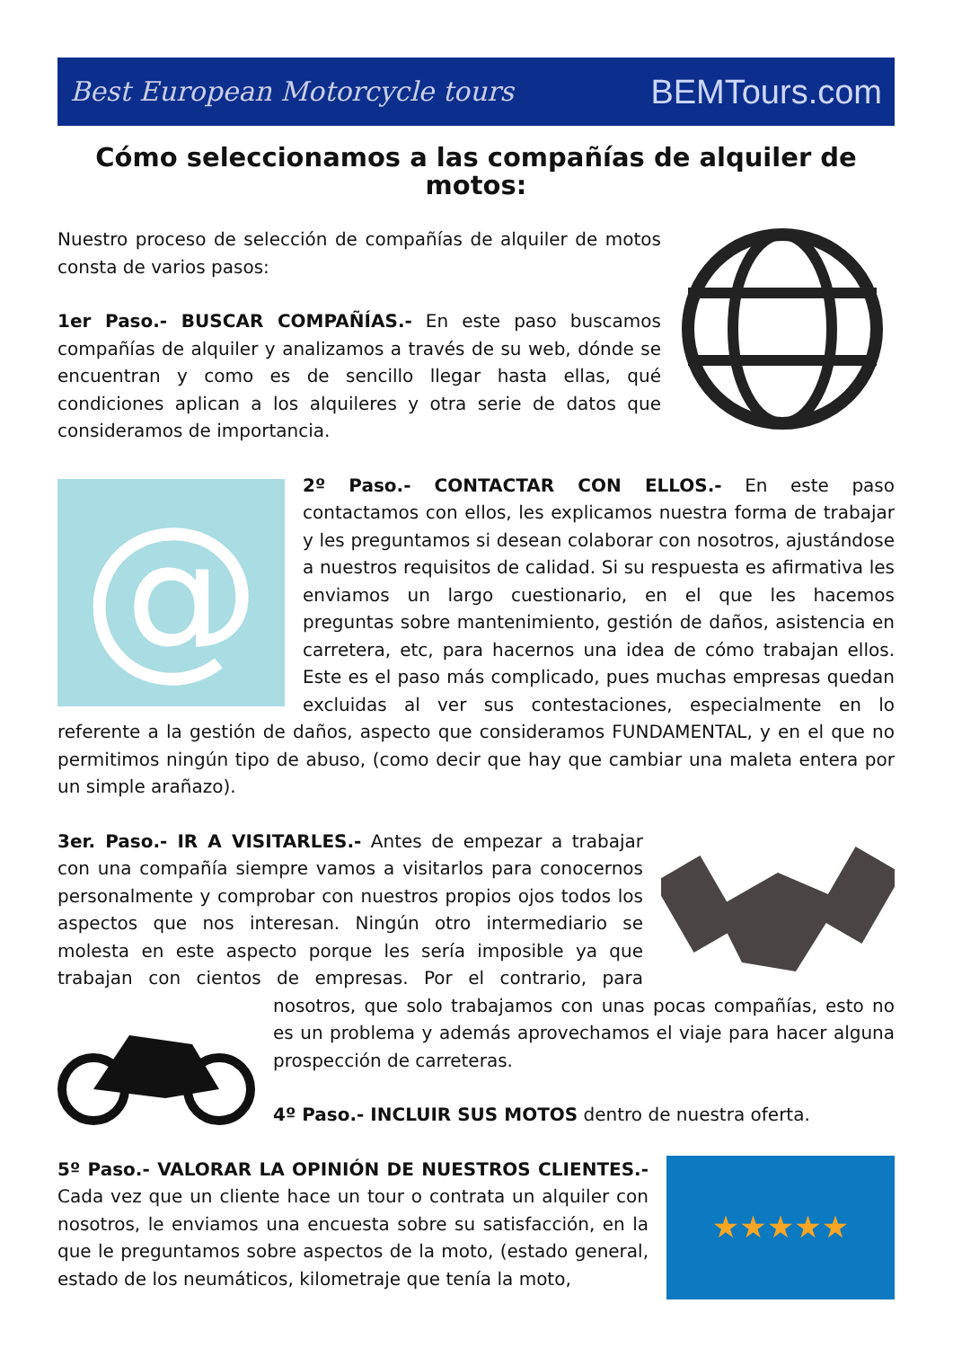Best European Motorcycle tours BEMTours.com
Cómo seleccionamos a las compañías de alquiler de motos:
Nuestro proceso de selección de compañías de alquiler de motos consta de varios pasos:
1er Paso.- BUSCAR COMPAÑÍAS.- En este paso buscamos compañías de alquiler y analizamos a través de su web, dónde se encuentran y como es de sencillo llegar hasta ellas, qué condiciones aplican a los alquileres y otra serie de datos que consideramos de importancia.
@
2º Paso.- CONTACTAR CON ELLOS.- En este paso contactamos con ellos, les explicamos nuestra forma de trabajar y les preguntamos si desean colaborar con nosotros, ajustándose a nuestros requisitos de calidad. Si su respuesta es afirmativa les enviamos un largo cuestionario, en el que les hacemos preguntas sobre mantenimiento, gestión de daños, asistencia en carretera, etc, para hacernos una idea de cómo trabajan ellos. Este es el paso más complicado, pues muchas empresas quedan excluidas al ver sus contestaciones, especialmente en lo referente a la gestión de daños, aspecto que consideramos FUNDAMENTAL, y en el que no permitimos ningún tipo de abuso, (como decir que hay que cambiar una maleta entera por un simple arañazo).
3er. Paso.- IR A VISITARLES.- Antes de empezar a trabajar con una compañía siempre vamos a visitarlos para conocernos personalmente y comprobar con nuestros propios ojos todos los aspectos que nos interesan. Ningún otro intermediario se molesta en este aspecto porque les sería imposible ya que trabajan con cientos de empresas. Por el contrario, para nosotros, que solo trabajamos con unas pocas compañías, esto no es un problema y además aprovechamos el viaje para hacer alguna prospección de carreteras.
4º Paso.- INCLUIR SUS MOTOS dentro de nuestra oferta.
★★★★★
5º Paso.- VALORAR LA OPINIÓN DE NUESTROS CLIENTES.- Cada vez que un cliente hace un tour o contrata un alquiler con nosotros, le enviamos una encuesta sobre su satisfacción, en la que le preguntamos sobre aspectos de la moto, (estado general, estado de los neumáticos, kilometraje que tenía la moto,